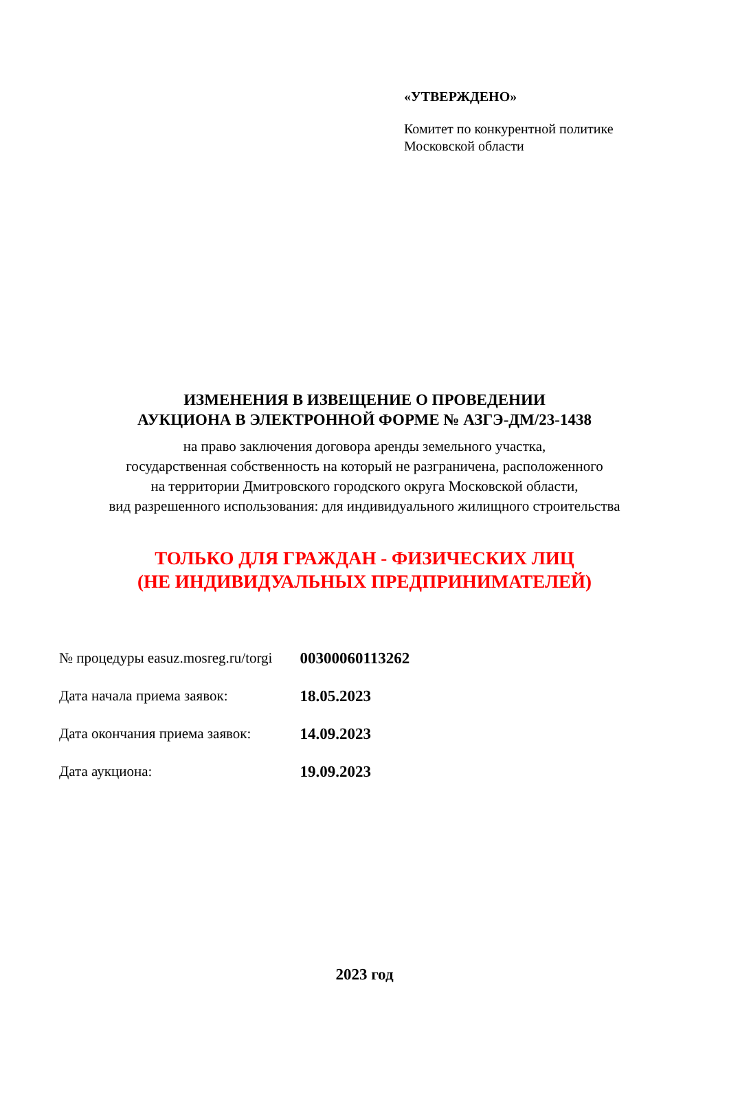«УТВЕРЖДЕНО»
Комитет по конкурентной политике
Московской области
ИЗМЕНЕНИЯ В ИЗВЕЩЕНИЕ О ПРОВЕДЕНИИ
АУКЦИОНА В ЭЛЕКТРОННОЙ ФОРМЕ № АЗГЭ-ДМ/23-1438
на право заключения договора аренды земельного участка,
государственная собственность на который не разграничена, расположенного
на территории Дмитровского городского округа Московской области,
вид разрешенного использования: для индивидуального жилищного строительства
ТОЛЬКО ДЛЯ ГРАЖДАН - ФИЗИЧЕСКИХ ЛИЦ
(НЕ ИНДИВИДУАЛЬНЫХ ПРЕДПРИНИМАТЕЛЕЙ)
| № процедуры easuz.mosreg.ru/torgi | 00300060113262 |
| Дата начала приема заявок: | 18.05.2023 |
| Дата окончания приема заявок: | 14.09.2023 |
| Дата аукциона: | 19.09.2023 |
2023 год